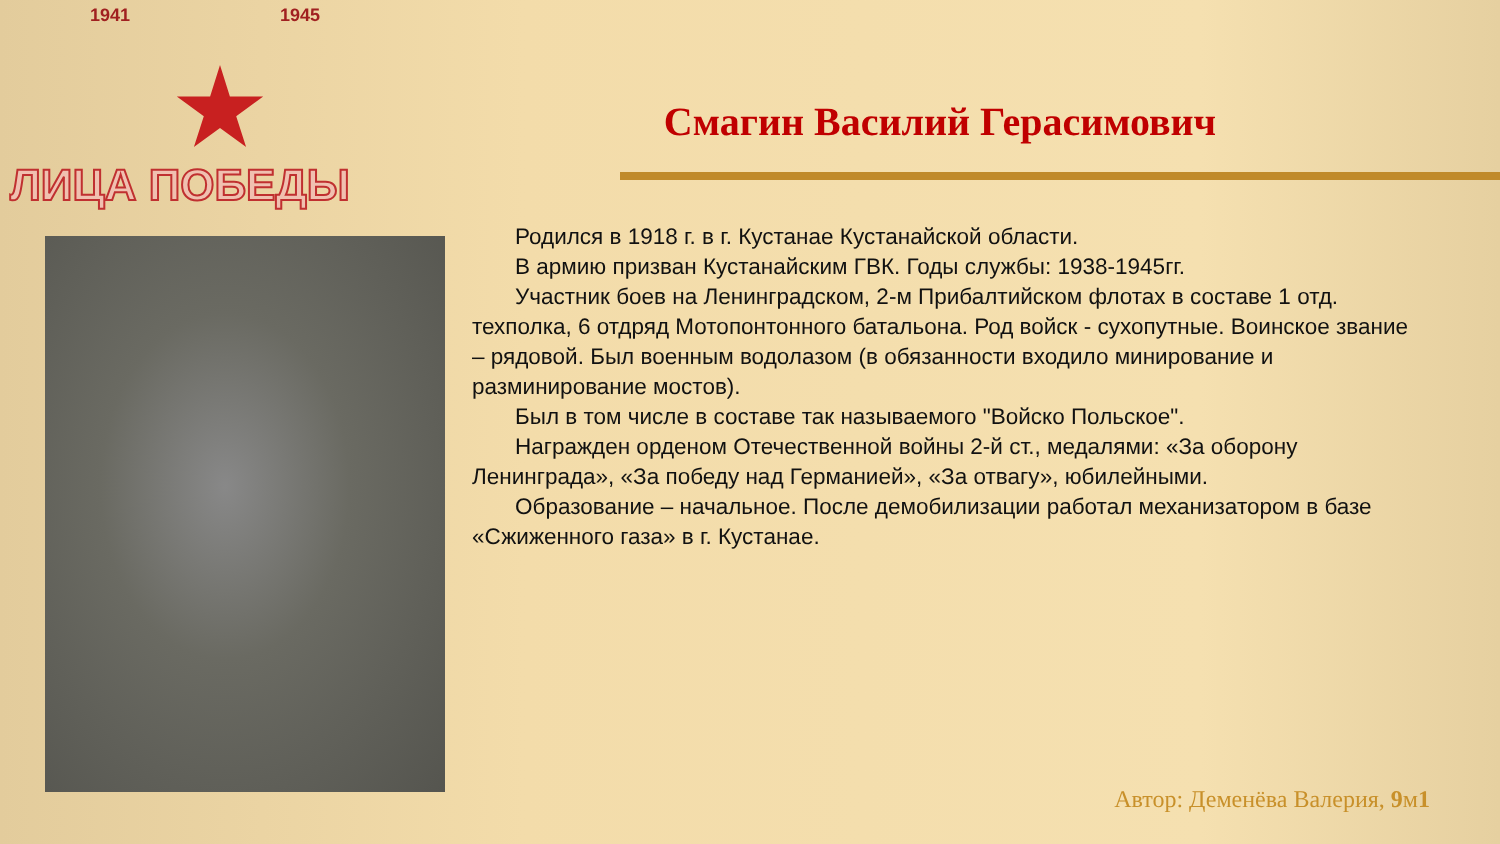1941 1945
ЛИЦА ПОБЕДЫ
Смагин Василий Герасимович
Родился в 1918 г. в г. Кустанае Кустанайской области.
В армию призван Кустанайским ГВК. Годы службы: 1938-1945гг.
Участник боев на Ленинградском, 2-м Прибалтийском флотах в составе 1 отд. техполка, 6 отдряд Мотопонтонного батальона. Род войск - сухопутные. Воинское звание – рядовой. Был военным водолазом (в обязанности входило минирование и разминирование мостов).
Был в том числе в составе так называемого "Войско Польское".
Награжден орденом Отечественной войны 2-й ст., медалями: «За оборону Ленинграда», «За победу над Германией», «За отвагу», юбилейными.
Образование – начальное. После демобилизации работал механизатором в базе «Сжиженного газа» в г. Кустанае.
Автор: Деменёва Валерия, 9м1